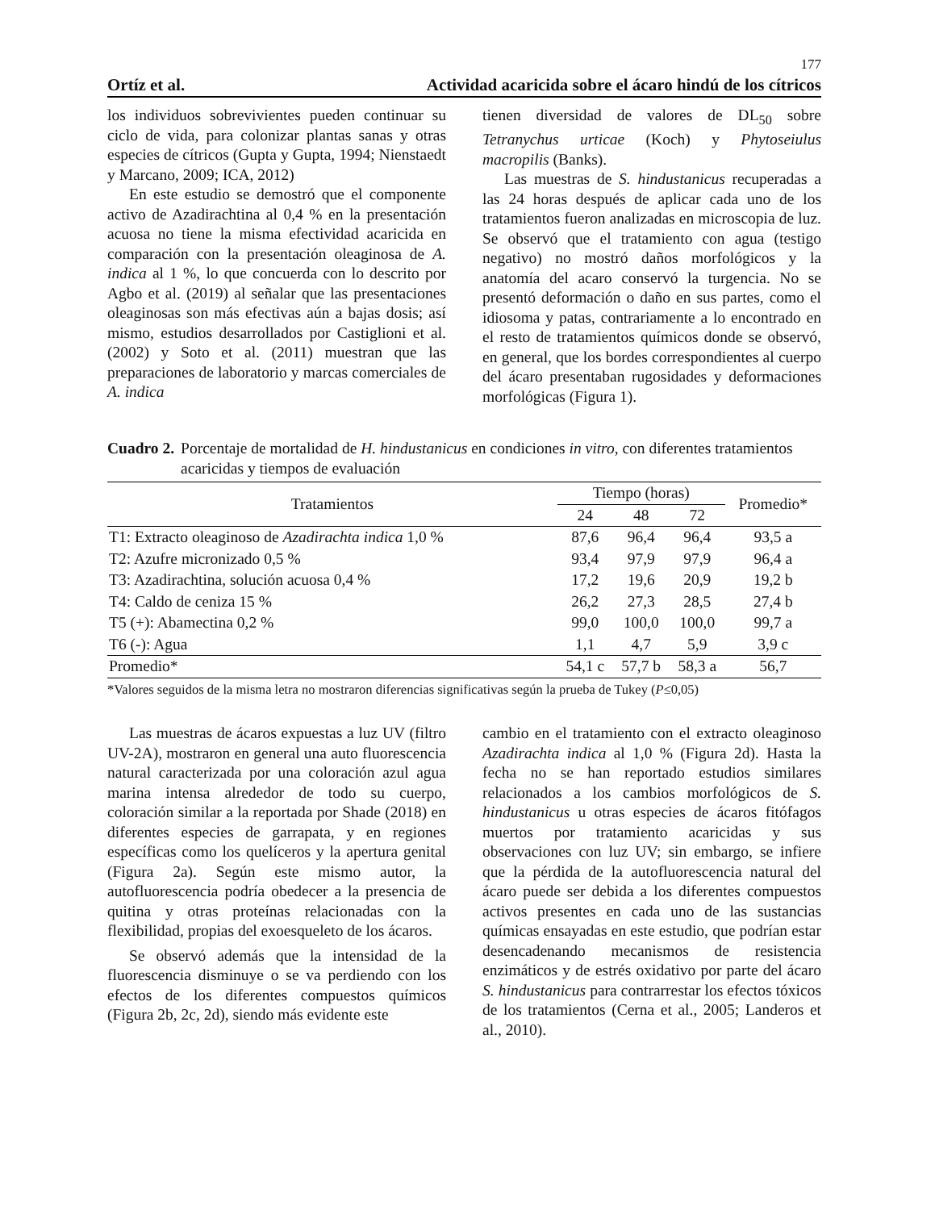177
Ortíz et al. Actividad acaricida sobre el ácaro hindú de los cítricos
los individuos sobrevivientes pueden continuar su ciclo de vida, para colonizar plantas sanas y otras especies de cítricos (Gupta y Gupta, 1994; Nienstaedt y Marcano, 2009; ICA, 2012)
En este estudio se demostró que el componente activo de Azadirachtina al 0,4 % en la presentación acuosa no tiene la misma efectividad acaricida en comparación con la presentación oleaginosa de A. indica al 1 %, lo que concuerda con lo descrito por Agbo et al. (2019) al señalar que las presentaciones oleaginosas son más efectivas aún a bajas dosis; así mismo, estudios desarrollados por Castiglioni et al. (2002) y Soto et al. (2011) muestran que las preparaciones de laboratorio y marcas comerciales de A. indica
tienen diversidad de valores de DL<sub>50</sub> sobre Tetranychus urticae (Koch) y Phytoseiulus macropilis (Banks).
Las muestras de S. hindustanicus recuperadas a las 24 horas después de aplicar cada uno de los tratamientos fueron analizadas en microscopia de luz. Se observó que el tratamiento con agua (testigo negativo) no mostró daños morfológicos y la anatomía del acaro conservó la turgencia. No se presentó deformación o daño en sus partes, como el idiosoma y patas, contrariamente a lo encontrado en el resto de tratamientos químicos donde se observó, en general, que los bordes correspondientes al cuerpo del ácaro presentaban rugosidades y deformaciones morfológicas (Figura 1).
Cuadro 2. Porcentaje de mortalidad de H. hindustanicus en condiciones in vitro, con diferentes tratamientos acaricidas y tiempos de evaluación
| Tratamientos | Tiempo (horas) | | | Promedio* |
| --- | --- | --- | --- | --- |
| | 24 | 48 | 72 | |
| T1: Extracto oleaginoso de Azadirachta indica 1,0 % | 87,6 | 96,4 | 96,4 | 93,5 a |
| T2: Azufre micronizado 0,5 % | 93,4 | 97,9 | 97,9 | 96,4 a |
| T3: Azadirachtina, solución acuosa 0,4 % | 17,2 | 19,6 | 20,9 | 19,2 b |
| T4: Caldo de ceniza 15 % | 26,2 | 27,3 | 28,5 | 27,4 b |
| T5 (+): Abamectina 0,2 % | 99,0 | 100,0 | 100,0 | 99,7 a |
| T6 (-): Agua | 1,1 | 4,7 | 5,9 | 3,9 c |
| Promedio* | 54,1 c | 57,7 b | 58,3 a | 56,7 |
*Valores seguidos de la misma letra no mostraron diferencias significativas según la prueba de Tukey (P≤0,05)
Las muestras de ácaros expuestas a luz UV (filtro UV-2A), mostraron en general una auto fluorescencia natural caracterizada por una coloración azul agua marina intensa alrededor de todo su cuerpo, coloración similar a la reportada por Shade (2018) en diferentes especies de garrapata, y en regiones específicas como los quelíceros y la apertura genital (Figura 2a). Según este mismo autor, la autofluorescencia podría obedecer a la presencia de quitina y otras proteínas relacionadas con la flexibilidad, propias del exoesqueleto de los ácaros.
Se observó además que la intensidad de la fluorescencia disminuye o se va perdiendo con los efectos de los diferentes compuestos químicos (Figura 2b, 2c, 2d), siendo más evidente este
cambio en el tratamiento con el extracto oleaginoso Azadirachta indica al 1,0 % (Figura 2d). Hasta la fecha no se han reportado estudios similares relacionados a los cambios morfológicos de S. hindustanicus u otras especies de ácaros fitófagos muertos por tratamiento acaricidas y sus observaciones con luz UV; sin embargo, se infiere que la pérdida de la autofluorescencia natural del ácaro puede ser debida a los diferentes compuestos activos presentes en cada uno de las sustancias químicas ensayadas en este estudio, que podrían estar desencadenando mecanismos de resistencia enzimáticos y de estrés oxidativo por parte del ácaro S. hindustanicus para contrarrestar los efectos tóxicos de los tratamientos (Cerna et al., 2005; Landeros et al., 2010).